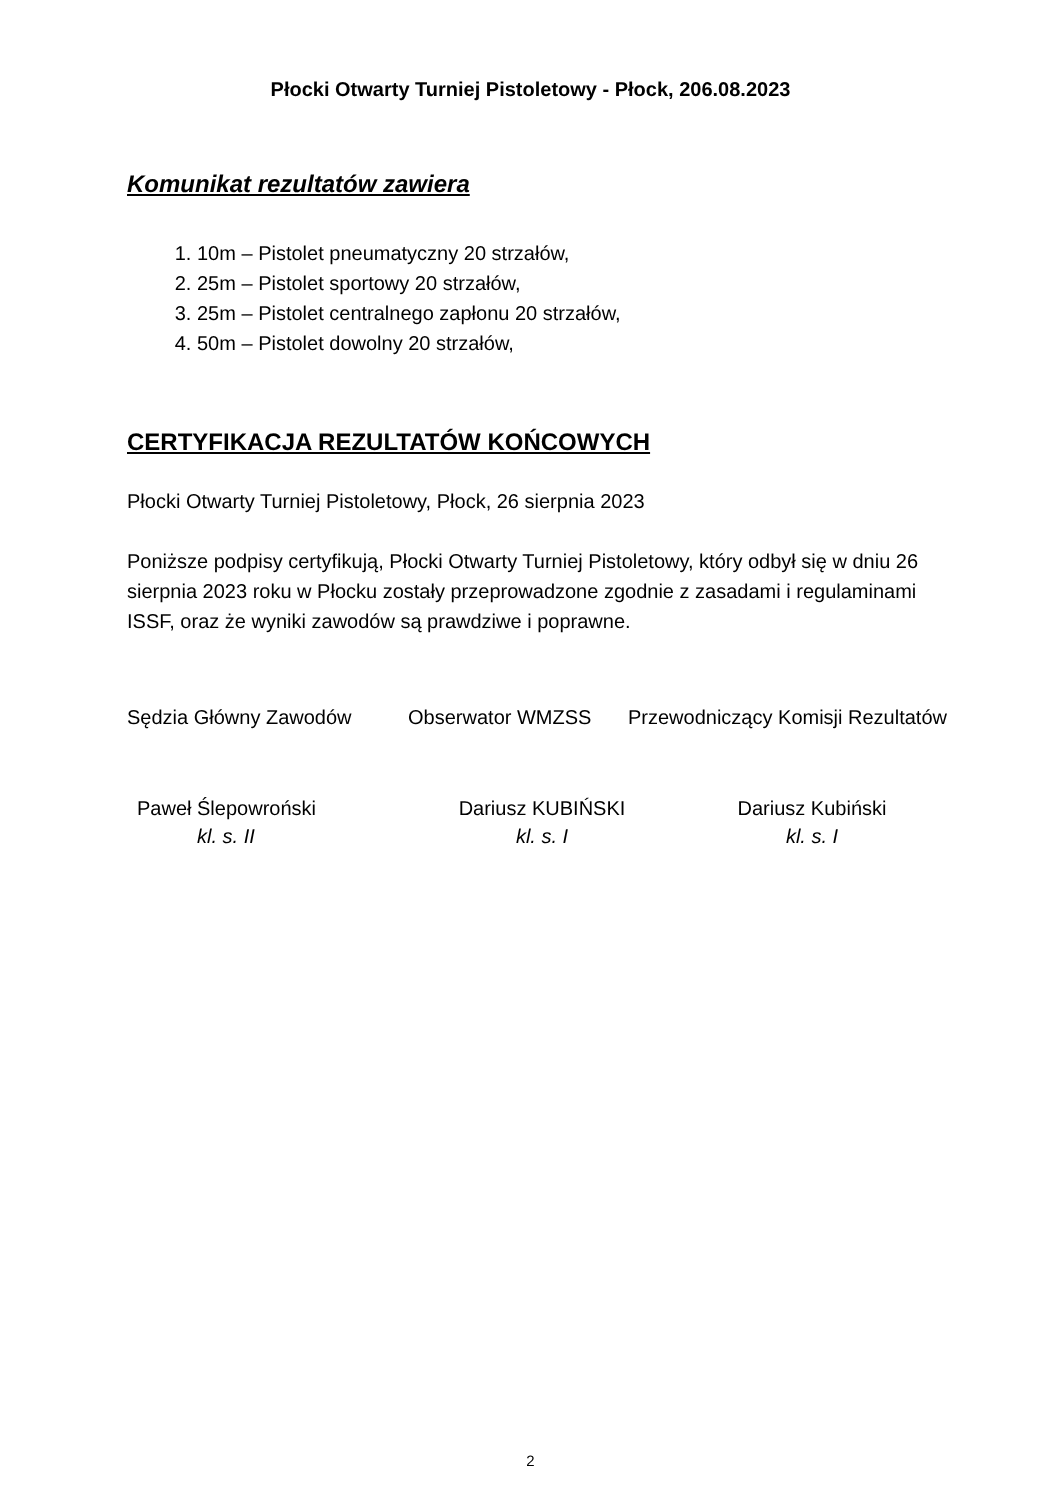Płocki Otwarty Turniej Pistoletowy - Płock, 206.08.2023
Komunikat rezultatów zawiera
1. 10m – Pistolet pneumatyczny 20 strzałów,
2. 25m – Pistolet sportowy 20 strzałów,
3. 25m – Pistolet centralnego zapłonu 20 strzałów,
4. 50m – Pistolet dowolny 20 strzałów,
CERTYFIKACJA REZULTATÓW KOŃCOWYCH
Płocki Otwarty Turniej Pistoletowy, Płock, 26 sierpnia 2023
Poniższe podpisy certyfikują, Płocki Otwarty Turniej Pistoletowy, który odbył się w dniu 26 sierpnia 2023 roku w Płocku zostały przeprowadzone zgodnie z zasadami i regulaminami ISSF, oraz że wyniki zawodów są prawdziwe i poprawne.
Sędzia Główny Zawodów Obserwator WMZSS Przewodniczący Komisji Rezultatów
Paweł Ślepowroński
kl. s. II
Dariusz KUBIŃSKI
kl. s. I
Dariusz Kubiński
kl. s. I
2